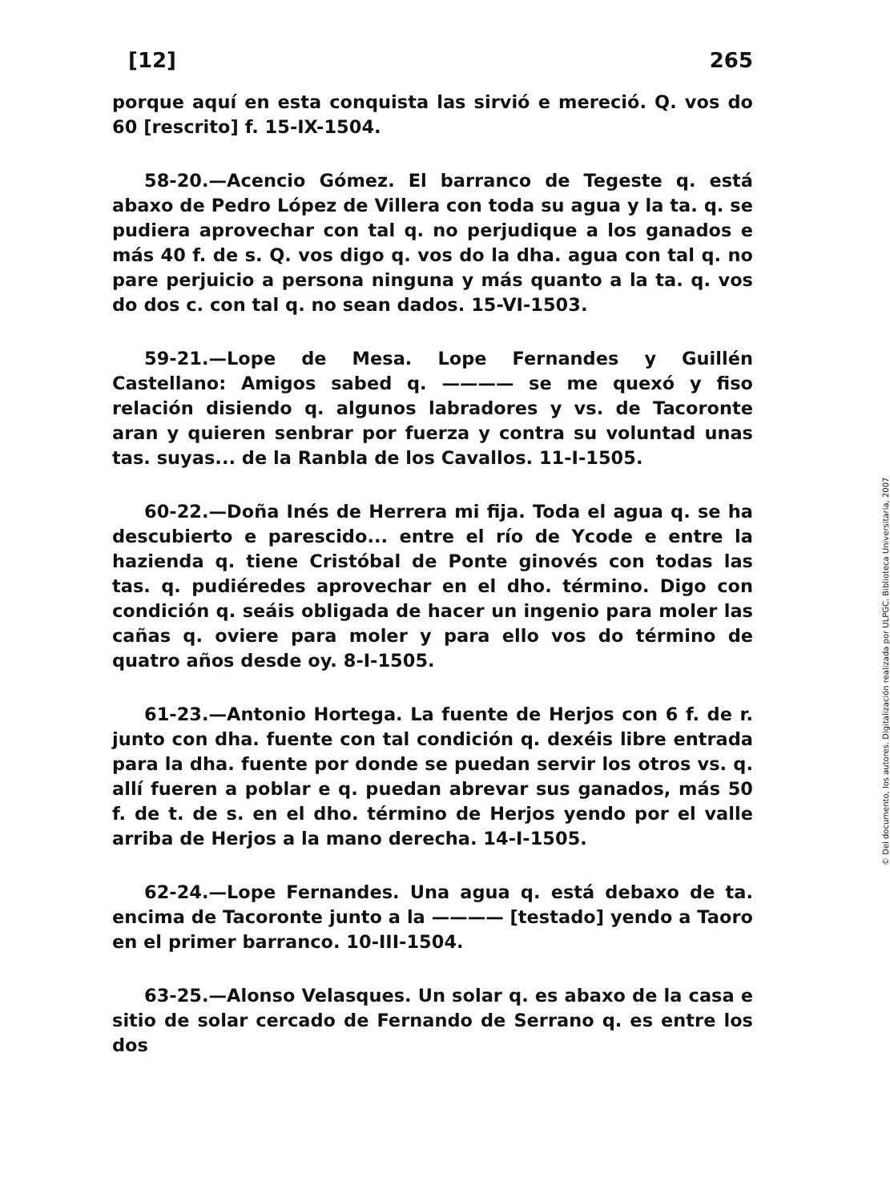[12] 265
porque aquí en esta conquista las sirvió e mereció. Q. vos do 60 [rescrito] f. 15-IX-1504.
58-20.—Acencio Gómez. El barranco de Tegeste q. está abaxo de Pedro López de Villera con toda su agua y la ta. q. se pudiera aprovechar con tal q. no perjudique a los ganados e más 40 f. de s. Q. vos digo q. vos do la dha. agua con tal q. no pare perjuicio a persona ninguna y más quanto a la ta. q. vos do dos c. con tal q. no sean dados. 15-VI-1503.
59-21.—Lope de Mesa. Lope Fernandes y Guillén Castellano: Amigos sabed q. ———— se me quexó y fiso relación disiendo q. algunos labradores y vs. de Tacoronte aran y quieren senbrar por fuerza y contra su voluntad unas tas. suyas... de la Ranbla de los Cavallos. 11-I-1505.
60-22.—Doña Inés de Herrera mi fija. Toda el agua q. se ha descubierto e parescido... entre el río de Ycode e entre la hazienda q. tiene Cristóbal de Ponte ginovés con todas las tas. q. pudiéredes aprovechar en el dho. término. Digo con condición q. seáis obligada de hacer un ingenio para moler las cañas q. oviere para moler y para ello vos do término de quatro años desde oy. 8-I-1505.
61-23.—Antonio Hortega. La fuente de Herjos con 6 f. de r. junto con dha. fuente con tal condición q. dexéis libre entrada para la dha. fuente por donde se puedan servir los otros vs. q. allí fueren a poblar e q. puedan abrevar sus ganados, más 50 f. de t. de s. en el dho. término de Herjos yendo por el valle arriba de Herjos a la mano derecha. 14-I-1505.
62-24.—Lope Fernandes. Una agua q. está debaxo de ta. encima de Tacoronte junto a la ———— [testado] yendo a Taoro en el primer barranco. 10-III-1504.
63-25.—Alonso Velasques. Un solar q. es abaxo de la casa e sitio de solar cercado de Fernando de Serrano q. es entre los dos
© Del documento, los autores. Digitalización realizada por ULPGC. Biblioteca Universitaria, 2007